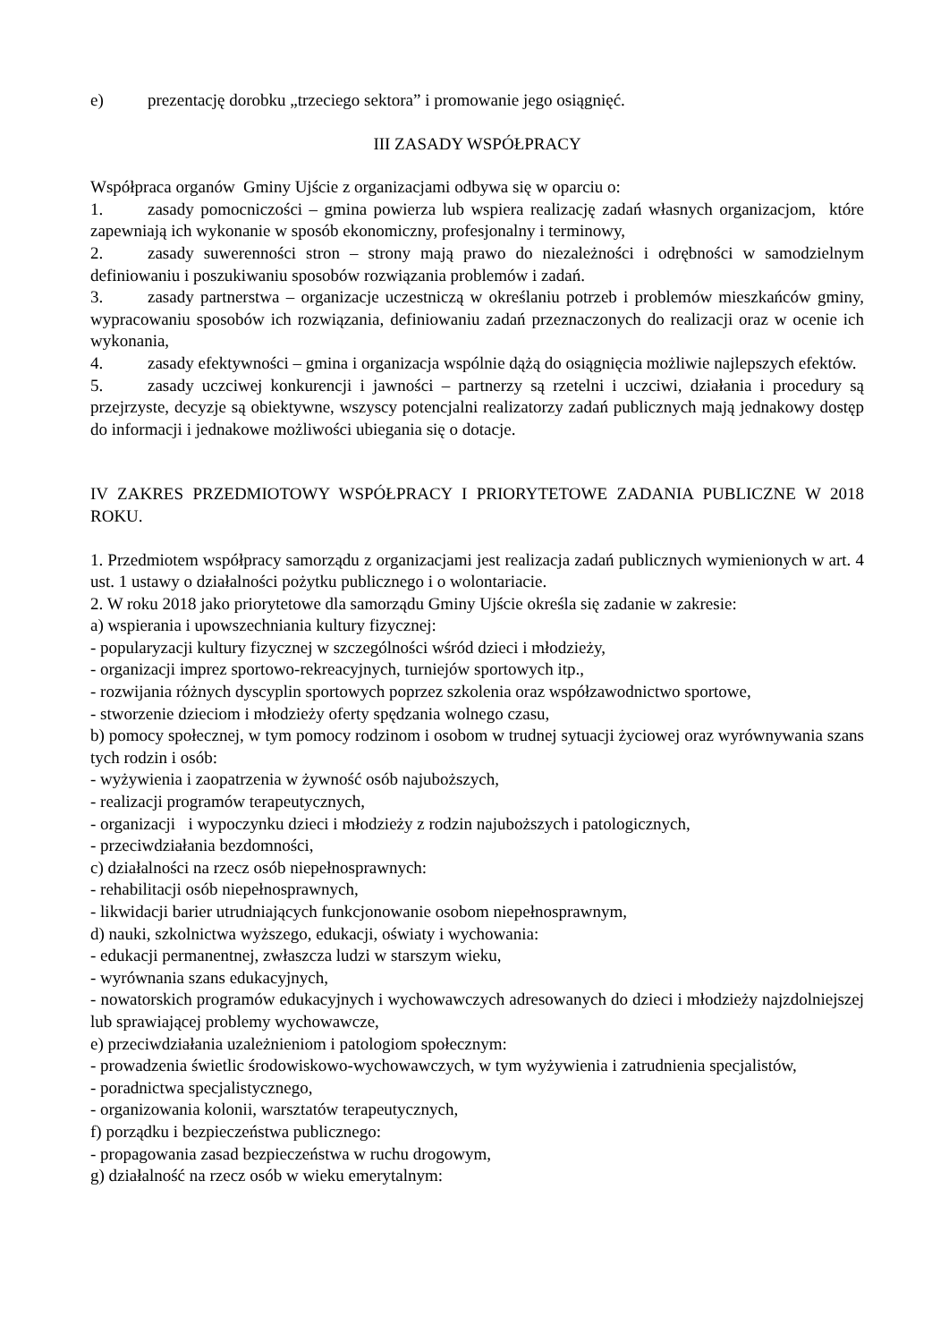e) prezentację dorobku „trzeciego sektora” i promowanie jego osiągnięć.
III ZASADY WSPÓŁPRACY
Współpraca organów Gminy Ujście z organizacjami odbywa się w oparciu o:
1. zasady pomocniczości – gmina powierza lub wspiera realizację zadań własnych organizacjom, które zapewniają ich wykonanie w sposób ekonomiczny, profesjonalny i terminowy,
2. zasady suwerenności stron – strony mają prawo do niezależności i odrębności w samodzielnym definiowaniu i poszukiwaniu sposobów rozwiązania problemów i zadań.
3. zasady partnerstwa – organizacje uczestniczą w określaniu potrzeb i problemów mieszkańców gminy, wypracowaniu sposobów ich rozwiązania, definiowaniu zadań przeznaczonych do realizacji oraz w ocenie ich wykonania,
4. zasady efektywności – gmina i organizacja wspólnie dążą do osiągnięcia możliwie najlepszych efektów.
5. zasady uczciwej konkurencji i jawności – partnerzy są rzetelni i uczciwi, działania i procedury są przejrzyste, decyzje są obiektywne, wszyscy potencjalni realizatorzy zadań publicznych mają jednakowy dostęp do informacji i jednakowe możliwości ubiegania się o dotacje.
IV ZAKRES PRZEDMIOTOWY WSPÓŁPRACY I PRIORYTETOWE ZADANIA PUBLICZNE W 2018 ROKU.
1. Przedmiotem współpracy samorządu z organizacjami jest realizacja zadań publicznych wymienionych w art. 4 ust. 1 ustawy o działalności pożytku publicznego i o wolontariacie.
2. W roku 2018 jako priorytetowe dla samorządu Gminy Ujście określa się zadanie w zakresie:
a) wspierania i upowszechniania kultury fizycznej:
- popularyzacji kultury fizycznej w szczególności wśród dzieci i młodzieży,
- organizacji imprez sportowo-rekreacyjnych, turniejów sportowych itp.,
- rozwijania różnych dyscyplin sportowych poprzez szkolenia oraz współzawodnictwo sportowe,
- stworzenie dzieciom i młodzieży oferty spędzania wolnego czasu,
b) pomocy społecznej, w tym pomocy rodzinom i osobom w trudnej sytuacji życiowej oraz wyrównywania szans tych rodzin i osób:
- wyżywienia i zaopatrzenia w żywność osób najuboższych,
- realizacji programów terapeutycznych,
- organizacji i wypoczynku dzieci i młodzieży z rodzin najuboższych i patologicznych,
- przeciwdziałania bezdomności,
c) działalności na rzecz osób niepełnosprawnych:
- rehabilitacji osób niepełnosprawnych,
- likwidacji barier utrudniających funkcjonowanie osobom niepełnosprawnym,
d) nauki, szkolnictwa wyższego, edukacji, oświaty i wychowania:
- edukacji permanentnej, zwłaszcza ludzi w starszym wieku,
- wyrównania szans edukacyjnych,
- nowatorskich programów edukacyjnych i wychowawczych adresowanych do dzieci i młodzieży najzdolniejszej lub sprawiającej problemy wychowawcze,
e) przeciwdziałania uzależnieniom i patologiom społecznym:
- prowadzenia świetlic środowiskowo-wychowawczych, w tym wyżywienia i zatrudnienia specjalistów,
- poradnictwa specjalistycznego,
- organizowania kolonii, warsztatów terapeutycznych,
f) porządku i bezpieczeństwa publicznego:
- propagowania zasad bezpieczeństwa w ruchu drogowym,
g) działalność na rzecz osób w wieku emerytalnym: